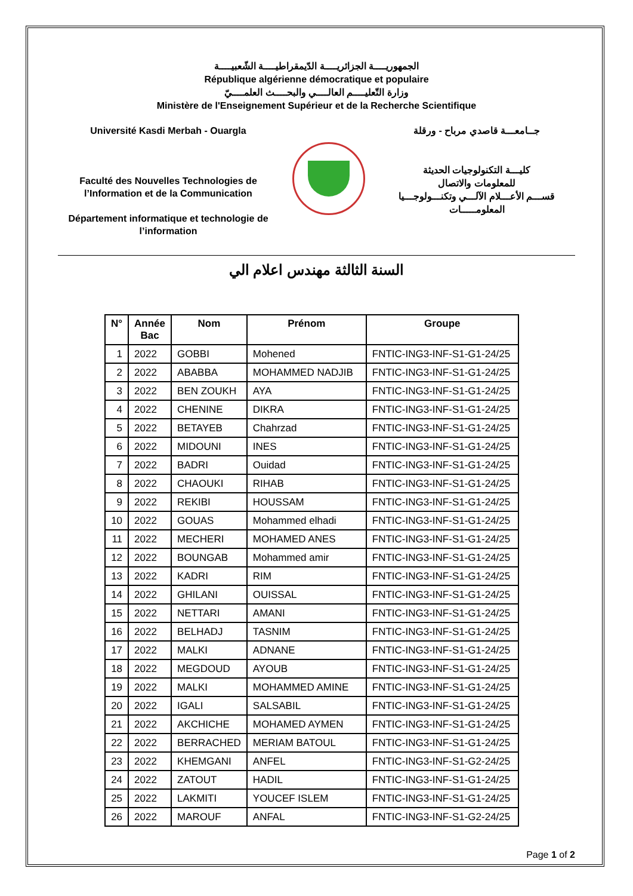الجمهوريــــة الجزائريــــة الدّيمقراطيــــة الشّعبيــــة
République algérienne démocratique et populaire
وزارة التّعليــــم العالــــي والبحــــث العلمــــيّ
Ministère de l'Enseignement Supérieur et de la Recherche Scientifique
Université Kasdi Merbah - Ouargla
Faculté des Nouvelles Technologies de l’Information et de la Communication
Département informatique et technologie de l’information
جــامعـــة قاصدي مرباح - ورقلة
كليـــة التكنولوجيات الحديثة
للمعلومات والاتصال
قســـم الأعـــلام الآلـــي وتكنـــولوجـــيا المعلومـــــات
السنة الثالثة مهندس اعلام الي
| N° | Année Bac | Nom | Prénom | Groupe |
| --- | --- | --- | --- | --- |
| 1 | 2022 | GOBBI | Mohened | FNTIC-ING3-INF-S1-G1-24/25 |
| 2 | 2022 | ABABBA | MOHAMMED NADJIB | FNTIC-ING3-INF-S1-G1-24/25 |
| 3 | 2022 | BEN ZOUKH | AYA | FNTIC-ING3-INF-S1-G1-24/25 |
| 4 | 2022 | CHENINE | DIKRA | FNTIC-ING3-INF-S1-G1-24/25 |
| 5 | 2022 | BETAYEB | Chahrzad | FNTIC-ING3-INF-S1-G1-24/25 |
| 6 | 2022 | MIDOUNI | INES | FNTIC-ING3-INF-S1-G1-24/25 |
| 7 | 2022 | BADRI | Ouidad | FNTIC-ING3-INF-S1-G1-24/25 |
| 8 | 2022 | CHAOUKI | RIHAB | FNTIC-ING3-INF-S1-G1-24/25 |
| 9 | 2022 | REKIBI | HOUSSAM | FNTIC-ING3-INF-S1-G1-24/25 |
| 10 | 2022 | GOUAS | Mohammed elhadi | FNTIC-ING3-INF-S1-G1-24/25 |
| 11 | 2022 | MECHERI | MOHAMED ANES | FNTIC-ING3-INF-S1-G1-24/25 |
| 12 | 2022 | BOUNGAB | Mohammed amir | FNTIC-ING3-INF-S1-G1-24/25 |
| 13 | 2022 | KADRI | RIM | FNTIC-ING3-INF-S1-G1-24/25 |
| 14 | 2022 | GHILANI | OUISSAL | FNTIC-ING3-INF-S1-G1-24/25 |
| 15 | 2022 | NETTARI | AMANI | FNTIC-ING3-INF-S1-G1-24/25 |
| 16 | 2022 | BELHADJ | TASNIM | FNTIC-ING3-INF-S1-G1-24/25 |
| 17 | 2022 | MALKI | ADNANE | FNTIC-ING3-INF-S1-G1-24/25 |
| 18 | 2022 | MEGDOUD | AYOUB | FNTIC-ING3-INF-S1-G1-24/25 |
| 19 | 2022 | MALKI | MOHAMMED AMINE | FNTIC-ING3-INF-S1-G1-24/25 |
| 20 | 2022 | IGALI | SALSABIL | FNTIC-ING3-INF-S1-G1-24/25 |
| 21 | 2022 | AKCHICHE | MOHAMED AYMEN | FNTIC-ING3-INF-S1-G1-24/25 |
| 22 | 2022 | BERRACHED | MERIAM BATOUL | FNTIC-ING3-INF-S1-G1-24/25 |
| 23 | 2022 | KHEMGANI | ANFEL | FNTIC-ING3-INF-S1-G2-24/25 |
| 24 | 2022 | ZATOUT | HADIL | FNTIC-ING3-INF-S1-G1-24/25 |
| 25 | 2022 | LAKMITI | YOUCEF ISLEM | FNTIC-ING3-INF-S1-G1-24/25 |
| 26 | 2022 | MAROUF | ANFAL | FNTIC-ING3-INF-S1-G2-24/25 |
Page 1 of 2